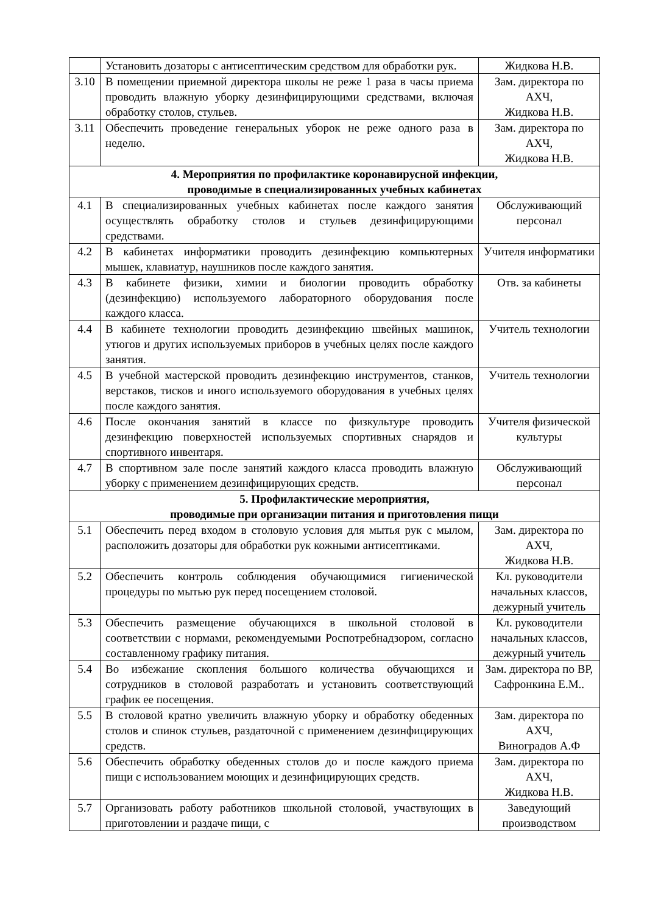| | Установить дозаторы с антисептическим средством для обработки рук. | Жидкова Н.В. |
| 3.10 | В помещении приемной директора школы не реже 1 раза в часы приема проводить влажную уборку дезинфицирующими средствами, включая обработку столов, стульев. | Зам. директора по АХЧ, Жидкова Н.В. |
| 3.11 | Обеспечить проведение генеральных уборок не реже одного раза в неделю. | Зам. директора по АХЧ, Жидкова Н.В. |
| 4. Мероприятия по профилактике коронавирусной инфекции, проводимые в специализированных учебных кабинетах | | |
| 4.1 | В специализированных учебных кабинетах после каждого занятия осуществлять обработку столов и стульев дезинфицирующими средствами. | Обслуживающий персонал |
| 4.2 | В кабинетах информатики проводить дезинфекцию компьютерных мышек, клавиатур, наушников после каждого занятия. | Учителя информатики |
| 4.3 | В кабинете физики, химии и биологии проводить обработку (дезинфекцию) используемого лабораторного оборудования после каждого класса. | Отв. за кабинеты |
| 4.4 | В кабинете технологии проводить дезинфекцию швейных машинок, утюгов и других используемых приборов в учебных целях после каждого занятия. | Учитель технологии |
| 4.5 | В учебной мастерской проводить дезинфекцию инструментов, станков, верстаков, тисков и иного используемого оборудования в учебных целях после каждого занятия. | Учитель технологии |
| 4.6 | После окончания занятий в классе по физкультуре проводить дезинфекцию поверхностей используемых спортивных снарядов и спортивного инвентаря. | Учителя физической культуры |
| 4.7 | В спортивном зале после занятий каждого класса проводить влажную уборку с применением дезинфицирующих средств. | Обслуживающий персонал |
| 5. Профилактические мероприятия, проводимые при организации питания и приготовления пищи | | |
| 5.1 | Обеспечить перед входом в столовую условия для мытья рук с мылом, расположить дозаторы для обработки рук кожными антисептиками. | Зам. директора по АХЧ, Жидкова Н.В. |
| 5.2 | Обеспечить контроль соблюдения обучающимися гигиенической процедуры по мытью рук перед посещением столовой. | Кл. руководители начальных классов, дежурный учитель |
| 5.3 | Обеспечить размещение обучающихся в школьной столовой в соответствии с нормами, рекомендуемыми Роспотребнадзором, согласно составленному графику питания. | Кл. руководители начальных классов, дежурный учитель |
| 5.4 | Во избежание скопления большого количества обучающихся и сотрудников в столовой разработать и установить соответствующий график ее посещения. | Зам. директора по ВР, Сафронкина Е.М.. |
| 5.5 | В столовой кратно увеличить влажную уборку и обработку обеденных столов и спинок стульев, раздаточной с применением дезинфицирующих средств. | Зам. директора по АХЧ, Виноградов А.Ф |
| 5.6 | Обеспечить обработку обеденных столов до и после каждого приема пищи с использованием моющих и дезинфицирующих средств. | Зам. директора по АХЧ, Жидкова Н.В. |
| 5.7 | Организовать работу работников школьной столовой, участвующих в приготовлении и раздаче пищи, с | Заведующий производством |